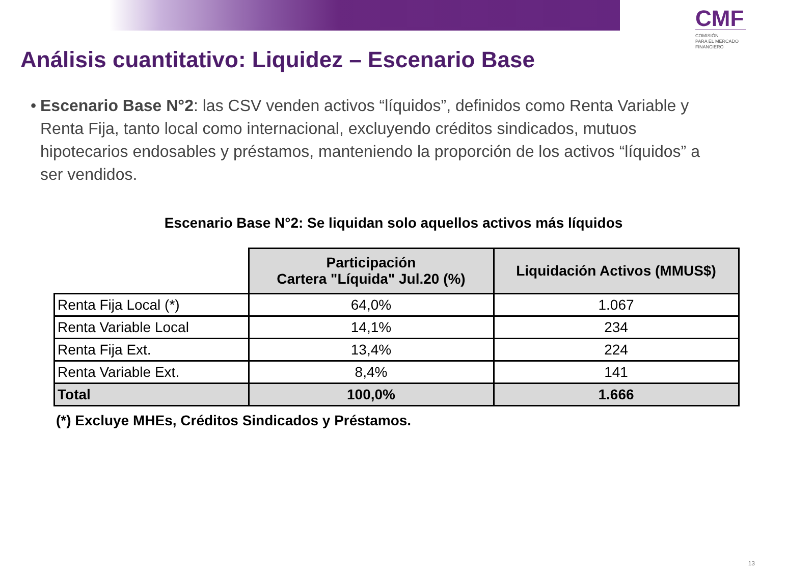CMF
COMISIÓN
PARA EL MERCADO
FINANCIERO
Análisis cuantitativo: Liquidez – Escenario Base
• Escenario Base N°2: las CSV venden activos “líquidos”, definidos como Renta Variable y Renta Fija, tanto local como internacional, excluyendo créditos sindicados, mutuos hipotecarios endosables y préstamos, manteniendo la proporción de los activos “líquidos” a ser vendidos.
Escenario Base N°2: Se liquidan solo aquellos activos más líquidos
| | Participación Cartera "Líquida" Jul.20 (%) | Liquidación Activos (MMUS$) |
| Renta Fija Local (*) | 64,0% | 1.067 |
| Renta Variable Local | 14,1% | 234 |
| Renta Fija Ext. | 13,4% | 224 |
| Renta Variable Ext. | 8,4% | 141 |
| Total | 100,0% | 1.666 |
(*) Excluye MHEs, Créditos Sindicados y Préstamos.
13